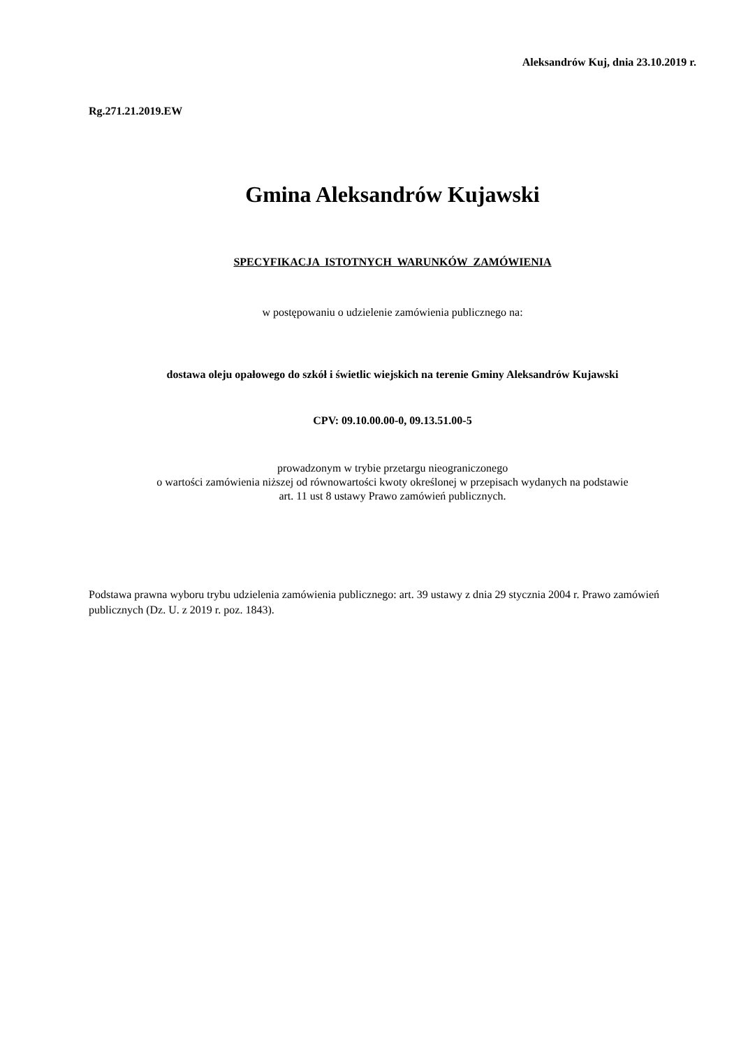Aleksandrów Kuj, dnia 23.10.2019 r.
Rg.271.21.2019.EW
Gmina Aleksandrów Kujawski
SPECYFIKACJA ISTOTNYCH WARUNKÓW ZAMÓWIENIA
w postępowaniu o udzielenie zamówienia publicznego na:
dostawa oleju opałowego do szkół i świetlic wiejskich na terenie Gminy Aleksandrów Kujawski
CPV: 09.10.00.00-0, 09.13.51.00-5
prowadzonym w trybie przetargu nieograniczonego
o wartości zamówienia niższej od równowartości kwoty określonej w przepisach wydanych na podstawie
art. 11 ust 8 ustawy Prawo zamówień publicznych.
Podstawa prawna wyboru trybu udzielenia zamówienia publicznego: art. 39 ustawy z dnia 29 stycznia 2004 r. Prawo zamówień publicznych (Dz. U. z 2019 r. poz. 1843).